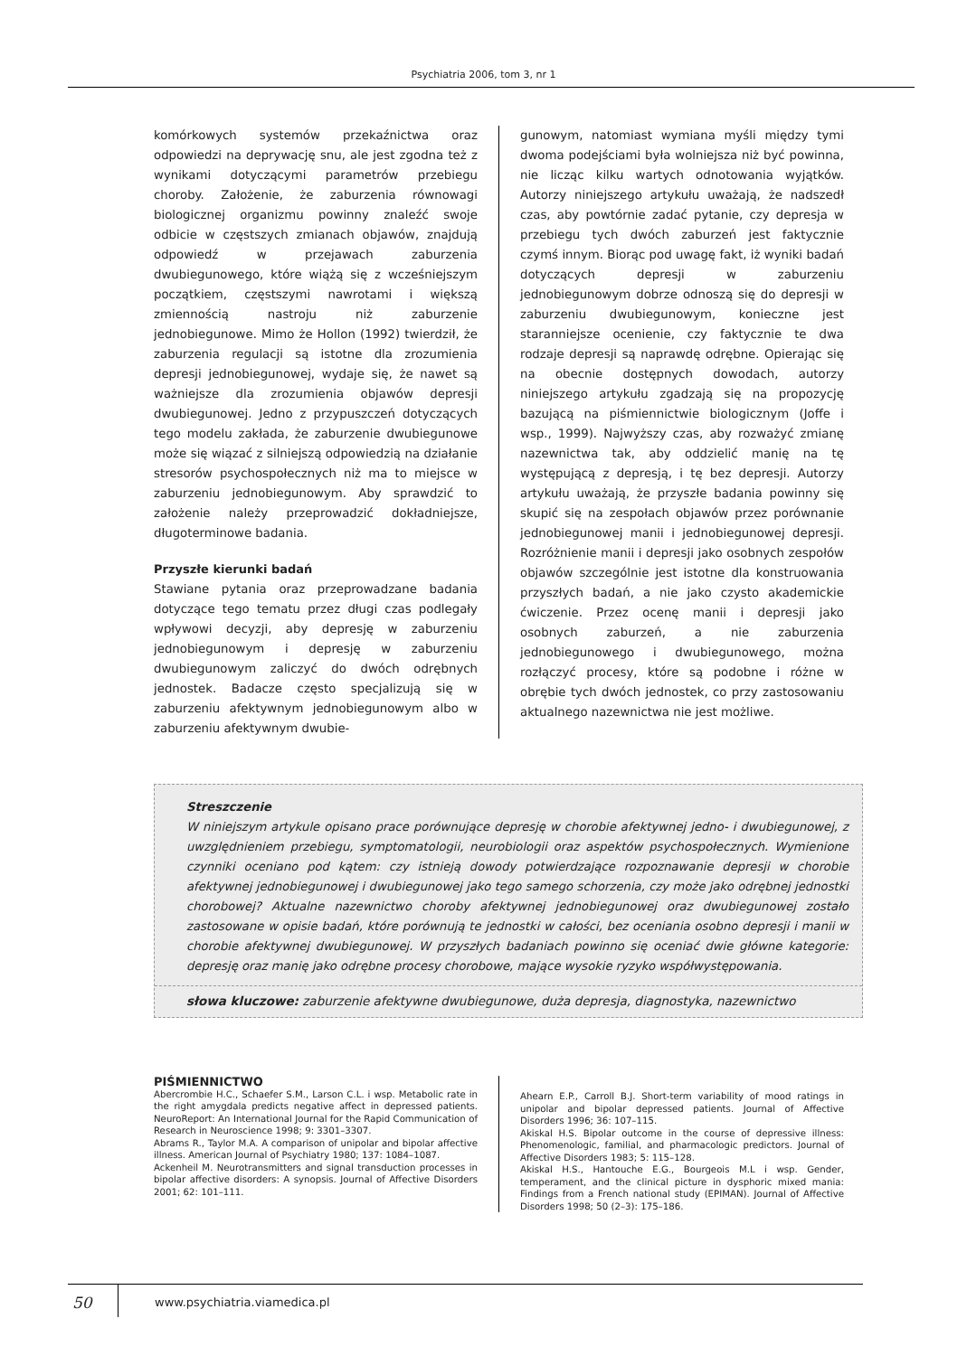Psychiatria 2006, tom 3, nr 1
komórkowych systemów przekaźnictwa oraz odpowiedzi na deprywację snu, ale jest zgodna też z wynikami dotyczącymi parametrów przebiegu choroby. Założenie, że zaburzenia równowagi biologicznej organizmu powinny znaleźć swoje odbicie w częstszych zmianach objawów, znajdują odpowiedź w przejawach zaburzenia dwubiegunowego, które wiążą się z wcześniejszym początkiem, częstszymi nawrotami i większą zmiennością nastroju niż zaburzenie jednobiegunowe. Mimo że Hollon (1992) twierdził, że zaburzenia regulacji są istotne dla zrozumienia depresji jednobiegunowej, wydaje się, że nawet są ważniejsze dla zrozumienia objawów depresji dwubiegunowej. Jedno z przypuszczeń dotyczących tego modelu zakłada, że zaburzenie dwubiegunowe może się wiązać z silniejszą odpowiedzią na działanie stresorów psychospołecznych niż ma to miejsce w zaburzeniu jednobiegunowym. Aby sprawdzić to założenie należy przeprowadzić dokładniejsze, długoterminowe badania.
Przyszłe kierunki badań
Stawiane pytania oraz przeprowadzane badania dotyczące tego tematu przez długi czas podlegały wpływowi decyzji, aby depresję w zaburzeniu jednobiegunowym i depresję w zaburzeniu dwubiegunowym zaliczyć do dwóch odrębnych jednostek. Badacze często specjalizują się w zaburzeniu afektywnym jednobiegunowym albo w zaburzeniu afektywnym dwubie-
gunowym, natomiast wymiana myśli między tymi dwoma podejściami była wolniejsza niż być powinna, nie licząc kilku wartych odnotowania wyjątków. Autorzy niniejszego artykułu uważają, że nadszedł czas, aby powtórnie zadać pytanie, czy depresja w przebiegu tych dwóch zaburzeń jest faktycznie czymś innym. Biorąc pod uwagę fakt, iż wyniki badań dotyczących depresji w zaburzeniu jednobiegunowym dobrze odnoszą się do depresji w zaburzeniu dwubiegunowym, konieczne jest staranniejsze ocenienie, czy faktycznie te dwa rodzaje depresji są naprawdę odrębne. Opierając się na obecnie dostępnych dowodach, autorzy niniejszego artykułu zgadzają się na propozycję bazującą na piśmiennictwie biologicznym (Joffe i wsp., 1999). Najwyższy czas, aby rozważyć zmianę nazewnictwa tak, aby oddzielić manię na tę występującą z depresją, i tę bez depresji. Autorzy artykułu uważają, że przyszłe badania powinny się skupić się na zespołach objawów przez porównanie jednobiegunowej manii i jednobiegunowej depresji. Rozróżnienie manii i depresji jako osobnych zespołów objawów szczególnie jest istotne dla konstruowania przyszłych badań, a nie jako czysto akademickie ćwiczenie. Przez ocenę manii i depresji jako osobnych zaburzeń, a nie zaburzenia jednobiegunowego i dwubiegunowego, można rozłączyć procesy, które są podobne i różne w obrębie tych dwóch jednostek, co przy zastosowaniu aktualnego nazewnictwa nie jest możliwe.
Streszczenie
W niniejszym artykule opisano prace porównujące depresję w chorobie afektywnej jedno- i dwubiegunowej, z uwzględnieniem przebiegu, symptomatologii, neurobiologii oraz aspektów psychospołecznych. Wymienione czynniki oceniano pod kątem: czy istnieją dowody potwierdzające rozpoznawanie depresji w chorobie afektywnej jednobiegunowej i dwubiegunowej jako tego samego schorzenia, czy może jako odrębnej jednostki chorobowej? Aktualne nazewnictwo choroby afektywnej jednobiegunowej oraz dwubiegunowej zostało zastosowane w opisie badań, które porównują te jednostki w całości, bez oceniania osobno depresji i manii w chorobie afektywnej dwubiegunowej. W przyszłych badaniach powinno się oceniać dwie główne kategorie: depresję oraz manię jako odrębne procesy chorobowe, mające wysokie ryzyko współwystępowania.
słowa kluczowe: zaburzenie afektywne dwubiegunowe, duża depresja, diagnostyka, nazewnictwo
PIŚMIENNICTWO
Abercrombie H.C., Schaefer S.M., Larson C.L. i wsp. Metabolic rate in the right amygdala predicts negative affect in depressed patients. NeuroReport: An International Journal for the Rapid Communication of Research in Neuroscience 1998; 9: 3301–3307.
Abrams R., Taylor M.A. A comparison of unipolar and bipolar affective illness. American Journal of Psychiatry 1980; 137: 1084–1087.
Ackenheil M. Neurotransmitters and signal transduction processes in bipolar affective disorders: A synopsis. Journal of Affective Disorders 2001; 62: 101–111.
Ahearn E.P., Carroll B.J. Short-term variability of mood ratings in unipolar and bipolar depressed patients. Journal of Affective Disorders 1996; 36: 107–115.
Akiskal H.S. Bipolar outcome in the course of depressive illness: Phenomenologic, familial, and pharmacologic predictors. Journal of Affective Disorders 1983; 5: 115–128.
Akiskal H.S., Hantouche E.G., Bourgeois M.L i wsp. Gender, temperament, and the clinical picture in dysphoric mixed mania: Findings from a French national study (EPIMAN). Journal of Affective Disorders 1998; 50 (2–3): 175–186.
50
www.psychiatria.viamedica.pl